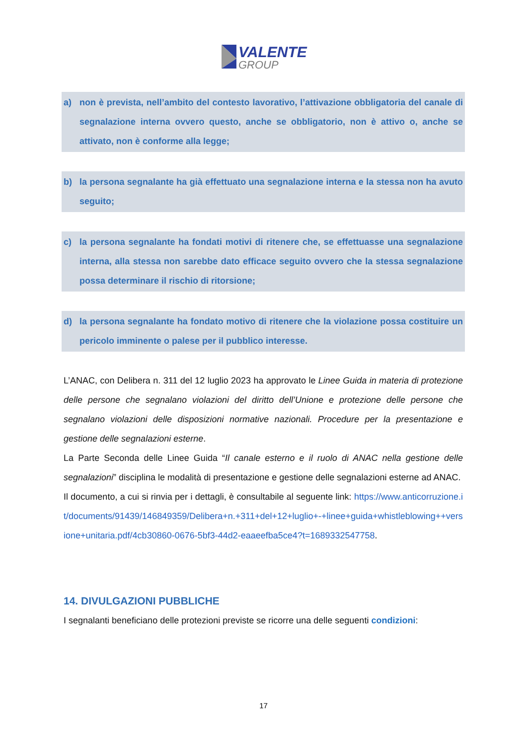VALENTE
GROUP
a) non è prevista, nell’ambito del contesto lavorativo, l’attivazione obbligatoria del canale di segnalazione interna ovvero questo, anche se obbligatorio, non è attivo o, anche se attivato, non è conforme alla legge;
b) la persona segnalante ha già effettuato una segnalazione interna e la stessa non ha avuto seguito;
c) la persona segnalante ha fondati motivi di ritenere che, se effettuasse una segnalazione interna, alla stessa non sarebbe dato efficace seguito ovvero che la stessa segnalazione possa determinare il rischio di ritorsione;
d) la persona segnalante ha fondato motivo di ritenere che la violazione possa costituire un pericolo imminente o palese per il pubblico interesse.
L’ANAC, con Delibera n. 311 del 12 luglio 2023 ha approvato le Linee Guida in materia di protezione delle persone che segnalano violazioni del diritto dell’Unione e protezione delle persone che segnalano violazioni delle disposizioni normative nazionali. Procedure per la presentazione e gestione delle segnalazioni esterne.
La Parte Seconda delle Linee Guida “Il canale esterno e il ruolo di ANAC nella gestione delle segnalazioni” disciplina le modalità di presentazione e gestione delle segnalazioni esterne ad ANAC.
Il documento, a cui si rinvia per i dettagli, è consultabile al seguente link: https://www.anticorruzione.it/documents/91439/146849359/Delibera+n.+311+del+12+luglio+-+linee+guida+whistleblowing++versione+unitaria.pdf/4cb30860-0676-5bf3-44d2-eaaeefba5ce4?t=1689332547758.
14. DIVULGAZIONI PUBBLICHE
I segnalanti beneficiano delle protezioni previste se ricorre una delle seguenti condizioni:
17